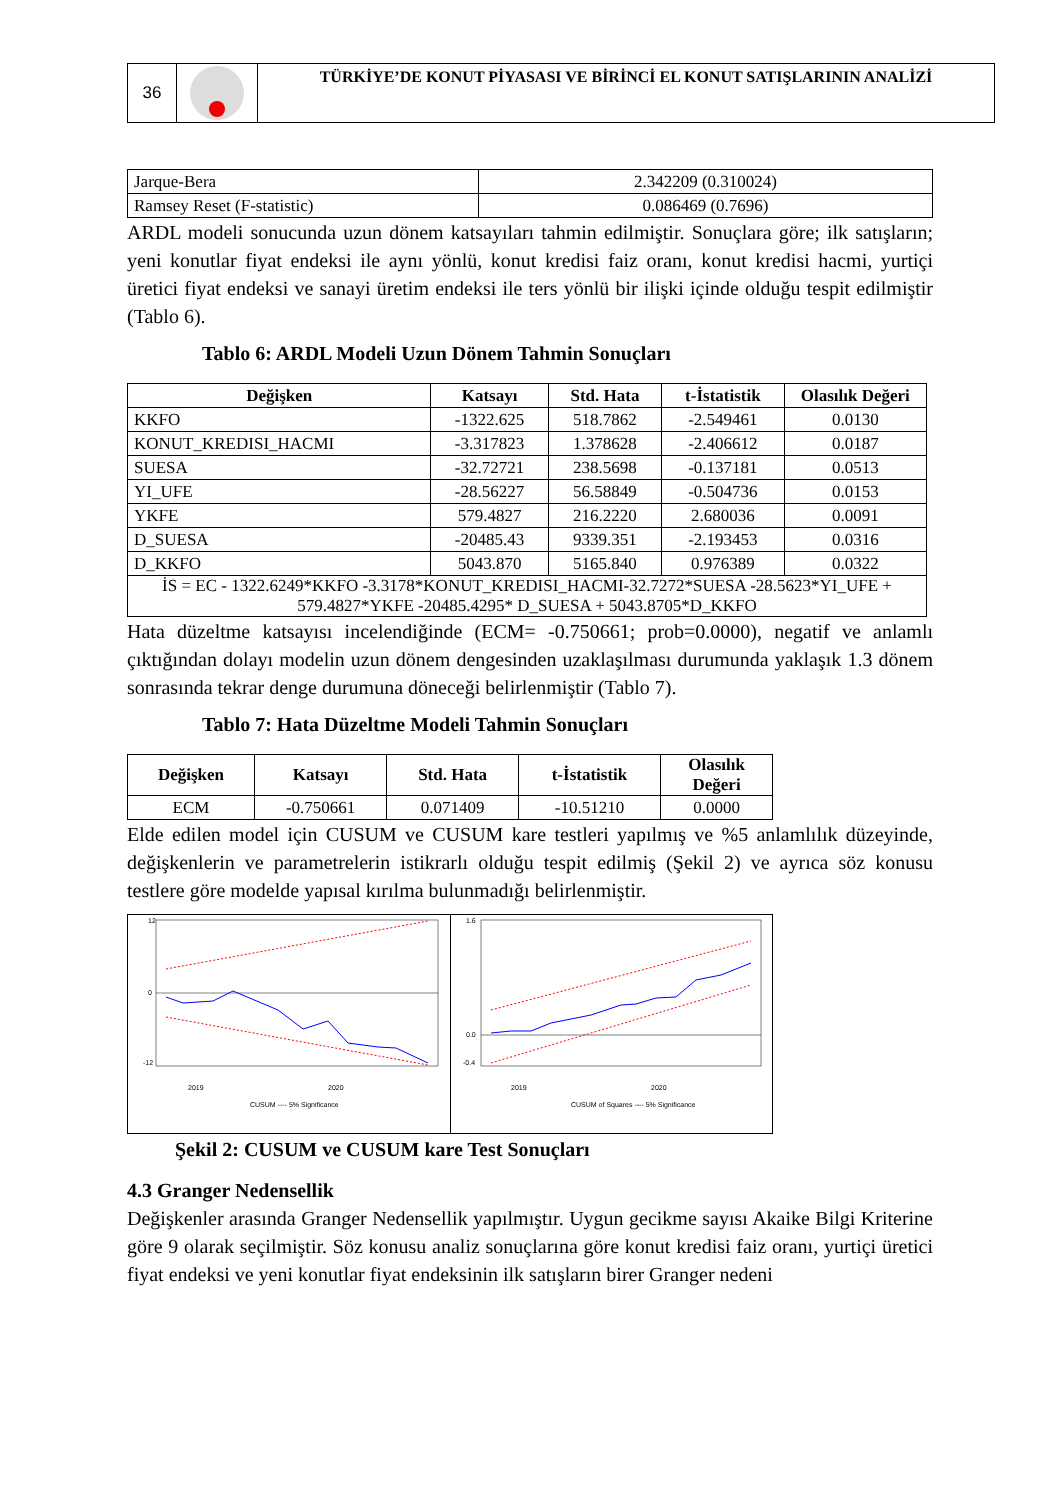36
TÜRKİYE’DE KONUT PİYASASI VE BİRİNCİ EL KONUT SATIŞLARININ ANALİZİ
| Jarque-Bera | 2.342209 (0.310024) |
| Ramsey Reset (F-statistic) | 0.086469 (0.7696) |
ARDL modeli sonucunda uzun dönem katsayıları tahmin edilmiştir. Sonuçlara göre; ilk satışların; yeni konutlar fiyat endeksi ile aynı yönlü, konut kredisi faiz oranı, konut kredisi hacmi, yurtiçi üretici fiyat endeksi ve sanayi üretim endeksi ile ters yönlü bir ilişki içinde olduğu tespit edilmiştir (Tablo 6).
Tablo 6: ARDL Modeli Uzun Dönem Tahmin Sonuçları
| Değişken | Katsayı | Std. Hata | t-İstatistik | Olasılık Değeri |
| --- | --- | --- | --- | --- |
| KKFO | -1322.625 | 518.7862 | -2.549461 | 0.0130 |
| KONUT_KREDISI_HACMI | -3.317823 | 1.378628 | -2.406612 | 0.0187 |
| SUESA | -32.72721 | 238.5698 | -0.137181 | 0.0513 |
| YI_UFE | -28.56227 | 56.58849 | -0.504736 | 0.0153 |
| YKFE | 579.4827 | 216.2220 | 2.680036 | 0.0091 |
| D_SUESA | -20485.43 | 9339.351 | -2.193453 | 0.0316 |
| D_KKFO | 5043.870 | 5165.840 | 0.976389 | 0.0322 |
| İS = EC - 1322.6249*KKFO -3.3178*KONUT_KREDISI_HACMI-32.7272*SUESA -28.5623*YI_UFE + 579.4827*YKFE -20485.4295* D_SUESA + 5043.8705*D_KKFO | | | | |
Hata düzeltme katsayısı incelendiğinde (ECM= -0.750661; prob=0.0000), negatif ve anlamlı çıktığından dolayı modelin uzun dönem dengesinden uzaklaşılması durumunda yaklaşık 1.3 dönem sonrasında tekrar denge durumuna döneceği belirlenmiştir (Tablo 7).
Tablo 7: Hata Düzeltme Modeli Tahmin Sonuçları
| Değişken | Katsayı | Std. Hata | t-İstatistik | Olasılık Değeri |
| --- | --- | --- | --- | --- |
| ECM | -0.750661 | 0.071409 | -10.51210 | 0.0000 |
Elde edilen model için CUSUM ve CUSUM kare testleri yapılmış ve %5 anlamlılık düzeyinde, değişkenlerin ve parametrelerin istikrarlı olduğu tespit edilmiş (Şekil 2) ve ayrıca söz konusu testlere göre modelde yapısal kırılma bulunmadığı belirlenmiştir.
12
0
-12
2019
2020
CUSUM ---- 5% Significance
1.6
0.0
-0.4
2019
2020
CUSUM of Squares ---- 5% Significance
Şekil 2: CUSUM ve CUSUM kare Test Sonuçları
4.3 Granger Nedensellik
Değişkenler arasında Granger Nedensellik yapılmıştır. Uygun gecikme sayısı Akaike Bilgi Kriterine göre 9 olarak seçilmiştir. Söz konusu analiz sonuçlarına göre konut kredisi faiz oranı, yurtiçi üretici fiyat endeksi ve yeni konutlar fiyat endeksinin ilk satışların birer Granger nedeni